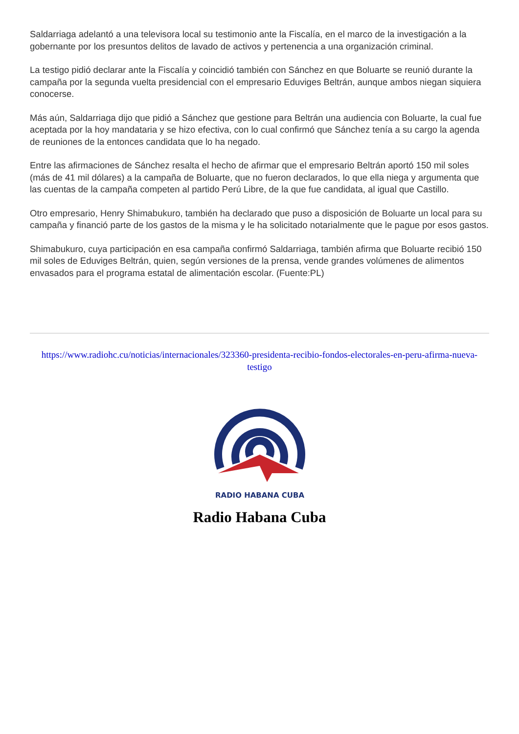Saldarriaga adelantó a una televisora local su testimonio ante la Fiscalía, en el marco de la investigación a la gobernante por los presuntos delitos de lavado de activos y pertenencia a una organización criminal.
La testigo pidió declarar ante la Fiscalía y coincidió también con Sánchez en que Boluarte se reunió durante la campaña por la segunda vuelta presidencial con el empresario Eduviges Beltrán, aunque ambos niegan siquiera conocerse.
Más aún, Saldarriaga dijo que pidió a Sánchez que gestione para Beltrán una audiencia con Boluarte, la cual fue aceptada por la hoy mandataria y se hizo efectiva, con lo cual confirmó que Sánchez tenía a su cargo la agenda de reuniones de la entonces candidata que lo ha negado.
Entre las afirmaciones de Sánchez resalta el hecho de afirmar que el empresario Beltrán aportó 150 mil soles (más de 41 mil dólares) a la campaña de Boluarte, que no fueron declarados, lo que ella niega y argumenta que las cuentas de la campaña competen al partido Perú Libre, de la que fue candidata, al igual que Castillo.
Otro empresario, Henry Shimabukuro, también ha declarado que puso a disposición de Boluarte un local para su campaña y financió parte de los gastos de la misma y le ha solicitado notarialmente que le pague por esos gastos.
Shimabukuro, cuya participación en esa campaña confirmó Saldarriaga, también afirma que Boluarte recibió 150 mil soles de Eduviges Beltrán, quien, según versiones de la prensa, vende grandes volúmenes de alimentos envasados para el programa estatal de alimentación escolar. (Fuente:PL)
https://www.radiohc.cu/noticias/internacionales/323360-presidenta-recibio-fondos-electorales-en-peru-afirma-nueva-testigo
RADIO HABANA CUBA
Radio Habana Cuba